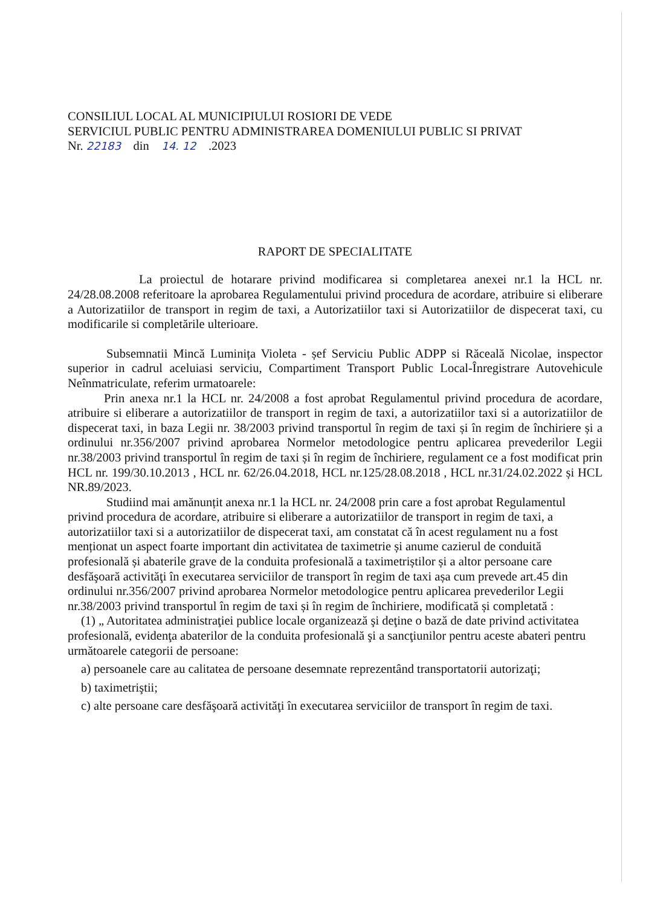CONSILIUL LOCAL AL MUNICIPIULUI ROSIORI DE VEDE
SERVICIUL PUBLIC PENTRU ADMINISTRAREA DOMENIULUI PUBLIC SI PRIVAT
Nr. 22183 din 14. 12 .2023
RAPORT DE SPECIALITATE
La proiectul de hotarare privind modificarea si completarea anexei nr.1 la HCL nr. 24/28.08.2008 referitoare la aprobarea Regulamentului privind procedura de acordare, atribuire si eliberare a Autorizatiilor de transport in regim de taxi, a Autorizatiilor taxi si Autorizatiilor de dispecerat taxi, cu modificarile si completările ulterioare.
Subsemnatii Mincă Luminița Violeta - șef Serviciu Public ADPP si Răceală Nicolae, inspector superior in cadrul aceluiasi serviciu, Compartiment Transport Public Local-Înregistrare Autovehicule Neînmatriculate, referim urmatoarele:
Prin anexa nr.1 la HCL nr. 24/2008 a fost aprobat Regulamentul privind procedura de acordare, atribuire si eliberare a autorizatiilor de transport in regim de taxi, a autorizatiilor taxi si a autorizatiilor de dispecerat taxi, in baza Legii nr. 38/2003 privind transportul în regim de taxi și în regim de închiriere și a ordinului nr.356/2007 privind aprobarea Normelor metodologice pentru aplicarea prevederilor Legii nr.38/2003 privind transportul în regim de taxi și în regim de închiriere, regulament ce a fost modificat prin HCL nr. 199/30.10.2013 , HCL nr. 62/26.04.2018, HCL nr.125/28.08.2018 , HCL nr.31/24.02.2022 și HCL NR.89/2023.
Studiind mai amănunțit anexa nr.1 la HCL nr. 24/2008 prin care a fost aprobat Regulamentul privind procedura de acordare, atribuire si eliberare a autorizatiilor de transport in regim de taxi, a autorizatiilor taxi si a autorizatiilor de dispecerat taxi, am constatat că în acest regulament nu a fost menționat un aspect foarte important din activitatea de taximetrie și anume cazierul de conduită profesională și abaterile grave de la conduita profesională a taximetriștilor și a altor persoane care desfăşoară activităţi în executarea serviciilor de transport în regim de taxi așa cum prevede art.45 din ordinului nr.356/2007 privind aprobarea Normelor metodologice pentru aplicarea prevederilor Legii nr.38/2003 privind transportul în regim de taxi și în regim de închiriere, modificată și completată :
(1) „ Autoritatea administraţiei publice locale organizează şi deţine o bază de date privind activitatea profesională, evidenţa abaterilor de la conduita profesională şi a sancţiunilor pentru aceste abateri pentru următoarele categorii de persoane:
a) persoanele care au calitatea de persoane desemnate reprezentând transportatorii autorizaţi;
b) taximetriştii;
c) alte persoane care desfăşoară activităţi în executarea serviciilor de transport în regim de taxi.